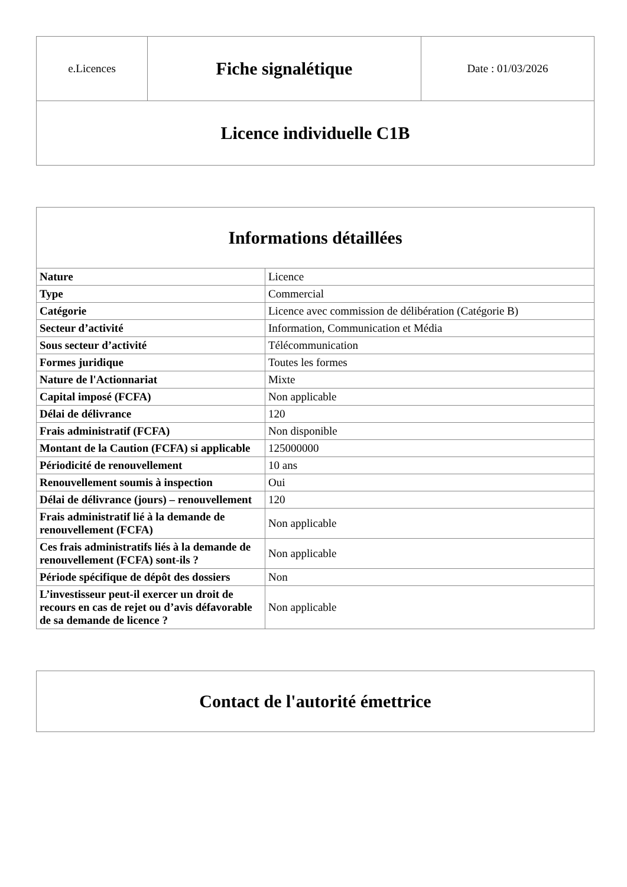| e.Licences | Fiche signalétique | Date : 01/03/2026 |
| Licence individuelle C1B | | |
| Informations détaillées | |
| --- | --- |
| Nature | Licence |
| Type | Commercial |
| Catégorie | Licence avec commission de délibération (Catégorie B) |
| Secteur d’activité | Information, Communication et Média |
| Sous secteur d’activité | Télécommunication |
| Formes juridique | Toutes les formes |
| Nature de l'Actionnariat | Mixte |
| Capital imposé (FCFA) | Non applicable |
| Délai de délivrance | 120 |
| Frais administratif (FCFA) | Non disponible |
| Montant de la Caution (FCFA) si applicable | 125000000 |
| Périodicité de renouvellement | 10 ans |
| Renouvellement soumis à inspection | Oui |
| Délai de délivrance (jours) – renouvellement | 120 |
| Frais administratif lié à la demande de renouvellement (FCFA) | Non applicable |
| Ces frais administratifs liés à la demande de renouvellement (FCFA) sont-ils ? | Non applicable |
| Période spécifique de dépôt des dossiers | Non |
| L’investisseur peut-il exercer un droit de recours en cas de rejet ou d’avis défavorable de sa demande de licence ? | Non applicable |
| Contact de l'autorité émettrice |